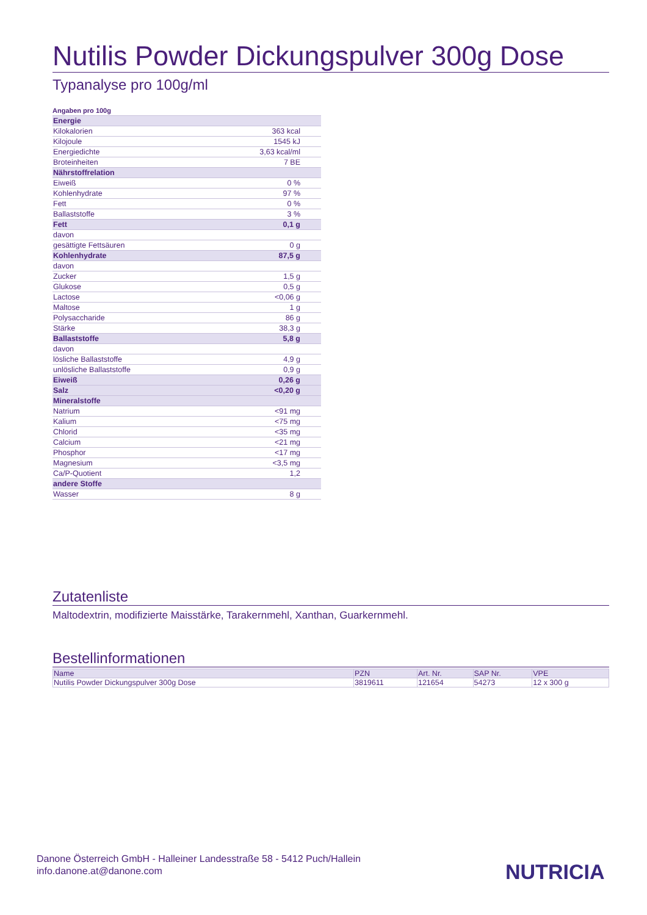Nutilis Powder Dickungspulver 300g Dose
Typanalyse pro 100g/ml
Angaben pro 100g
| Energie | |
| Kilokalorien | 363 kcal |
| Kilojoule | 1545 kJ |
| Energiedichte | 3,63 kcal/ml |
| Broteinheiten | 7 BE |
| Nährstoffrelation | |
| Eiweiß | 0 % |
| Kohlenhydrate | 97 % |
| Fett | 0 % |
| Ballaststoffe | 3 % |
| Fett | 0,1 g |
| davon | |
| gesättigte Fettsäuren | 0 g |
| Kohlenhydrate | 87,5 g |
| davon | |
| Zucker | 1,5 g |
| Glukose | 0,5 g |
| Lactose | <0,06 g |
| Maltose | 1 g |
| Polysaccharide | 86 g |
| Stärke | 38,3 g |
| Ballaststoffe | 5,8 g |
| davon | |
| lösliche Ballaststoffe | 4,9 g |
| unlösliche Ballaststoffe | 0,9 g |
| Eiweiß | 0,26 g |
| Salz | <0,20 g |
| Mineralstoffe | |
| Natrium | <91 mg |
| Kalium | <75 mg |
| Chlorid | <35 mg |
| Calcium | <21 mg |
| Phosphor | <17 mg |
| Magnesium | <3,5 mg |
| Ca/P-Quotient | 1,2 |
| andere Stoffe | |
| Wasser | 8 g |
Zutatenliste
Maltodextrin, modifizierte Maisstärke, Tarakernmehl, Xanthan, Guarkernmehl.
Bestellinformationen
| Name | PZN | Art. Nr. | SAP Nr. | VPE |
| --- | --- | --- | --- | --- |
| Nutilis Powder Dickungspulver 300g Dose | 3819611 | 121654 | 54273 | 12 x 300 g |
Danone Österreich GmbH - Halleiner Landesstraße 58 - 5412 Puch/Hallein
info.danone.at@danone.com
NUTRICIA